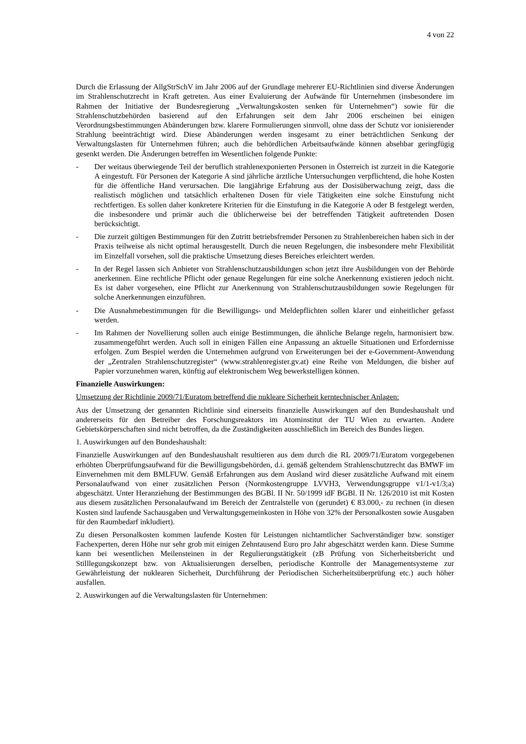4 von 22
Durch die Erlassung der AllgStrSchV im Jahr 2006 auf der Grundlage mehrerer EU-Richtlinien sind diverse Änderungen im Strahlenschutzrecht in Kraft getreten. Aus einer Evaluierung der Aufwände für Unternehmen (insbesondere im Rahmen der Initiative der Bundesregierung „Verwaltungskosten senken für Unternehmen“) sowie für die Strahlenschutzbehörden basierend auf den Erfahrungen seit dem Jahr 2006 erscheinen bei einigen Verordnungsbestimmungen Abänderungen bzw. klarere Formulierungen sinnvoll, ohne dass der Schutz vor ionisierender Strahlung beeinträchtigt wird. Diese Abänderungen werden insgesamt zu einer beträchtlichen Senkung der Verwaltungslasten für Unternehmen führen; auch die behördlichen Arbeitsaufwände können absehbar geringfügig gesenkt werden. Die Änderungen betreffen im Wesentlichen folgende Punkte:
- Der weitaus überwiegende Teil der beruflich strahlenexponierten Personen in Österreich ist zurzeit in die Kategorie A eingestuft. Für Personen der Kategorie A sind jährliche ärztliche Untersuchungen verpflichtend, die hohe Kosten für die öffentliche Hand verursachen. Die langjährige Erfahrung aus der Dosisüberwachung zeigt, dass die realistisch möglichen und tatsächlich erhaltenen Dosen für viele Tätigkeiten eine solche Einstufung nicht rechtfertigen. Es sollen daher konkretere Kriterien für die Einstufung in die Kategorie A oder B festgelegt werden, die insbesondere und primär auch die üblicherweise bei der betreffenden Tätigkeit auftretenden Dosen berücksichtigt.
- Die zurzeit gültigen Bestimmungen für den Zutritt betriebsfremder Personen zu Strahlenbereichen haben sich in der Praxis teilweise als nicht optimal herausgestellt. Durch die neuen Regelungen, die insbesondere mehr Flexibilität im Einzelfall vorsehen, soll die praktische Umsetzung dieses Bereiches erleichtert werden.
- In der Regel lassen sich Anbieter von Strahlenschutzausbildungen schon jetzt ihre Ausbildungen von der Behörde anerkennen. Eine rechtliche Pflicht oder genaue Regelungen für eine solche Anerkennung existieren jedoch nicht. Es ist daher vorgesehen, eine Pflicht zur Anerkennung von Strahlenschutzausbildungen sowie Regelungen für solche Anerkennungen einzuführen.
- Die Ausnahmebestimmungen für die Bewilligungs- und Meldepflichten sollen klarer und einheitlicher gefasst werden.
- Im Rahmen der Novellierung sollen auch einige Bestimmungen, die ähnliche Belange regeln, harmonisiert bzw. zusammengeführt werden. Auch soll in einigen Fällen eine Anpassung an aktuelle Situationen und Erfordernisse erfolgen. Zum Bespiel werden die Unternehmen aufgrund von Erweiterungen bei der e-Government-Anwendung der „Zentralen Strahlenschutzregister“ (www.strahlenregister.gv.at) eine Reihe von Meldungen, die bisher auf Papier vorzunehmen waren, künftig auf elektronischem Weg bewerkstelligen können.
Finanzielle Auswirkungen:
Umsetzung der Richtlinie 2009/71/Euratom betreffend die nukleare Sicherheit kerntechnischer Anlagen:
Aus der Umsetzung der genannten Richtlinie sind einerseits finanzielle Auswirkungen auf den Bundeshaushalt und andererseits für den Betreiber des Forschungsreaktors im Atominstitut der TU Wien zu erwarten. Andere Gebietskörperschaften sind nicht betroffen, da die Zuständigkeiten ausschließlich im Bereich des Bundes liegen.
1. Auswirkungen auf den Bundeshaushalt:
Finanzielle Auswirkungen auf den Bundeshaushalt resultieren aus dem durch die RL 2009/71/Euratom vorgegebenen erhöhten Überprüfungsaufwand für die Bewilligungsbehörden, d.i. gemäß geltendem Strahlenschutzrecht das BMWF im Einvernehmen mit dem BMLFUW. Gemäß Erfahrungen aus dem Ausland wird dieser zusätzliche Aufwand mit einem Personalaufwand von einer zusätzlichen Person (Normkostengruppe LVVH3, Verwendungsgruppe v1/1-v1/3;a) abgeschätzt. Unter Heranziehung der Bestimmungen des BGBl. II Nr. 50/1999 idF BGBl. II Nr. 126/2010 ist mit Kosten aus diesem zusätzlichen Personalaufwand im Bereich der Zentralstelle von (gerundet) € 83.000,- zu rechnen (in diesen Kosten sind laufende Sachausgaben und Verwaltungsgemeinkosten in Höhe von 32% der Personalkosten sowie Ausgaben für den Raumbedarf inkludiert).
Zu diesen Personalkosten kommen laufende Kosten für Leistungen nichtamtlicher Sachverständiger bzw. sonstiger Fachexperten, deren Höhe nur sehr grob mit einigen Zehntausend Euro pro Jahr abgeschätzt werden kann. Diese Summe kann bei wesentlichen Meilensteinen in der Regulierungstätigkeit (zB Prüfung von Sicherheitsbericht und Stilllegungskonzept bzw. von Aktualisierungen derselben, periodische Kontrolle der Managementsysteme zur Gewährleistung der nuklearen Sicherheit, Durchführung der Periodischen Sicherheitsüberprüfung etc.) auch höher ausfallen.
2. Auswirkungen auf die Verwaltungslasten für Unternehmen: